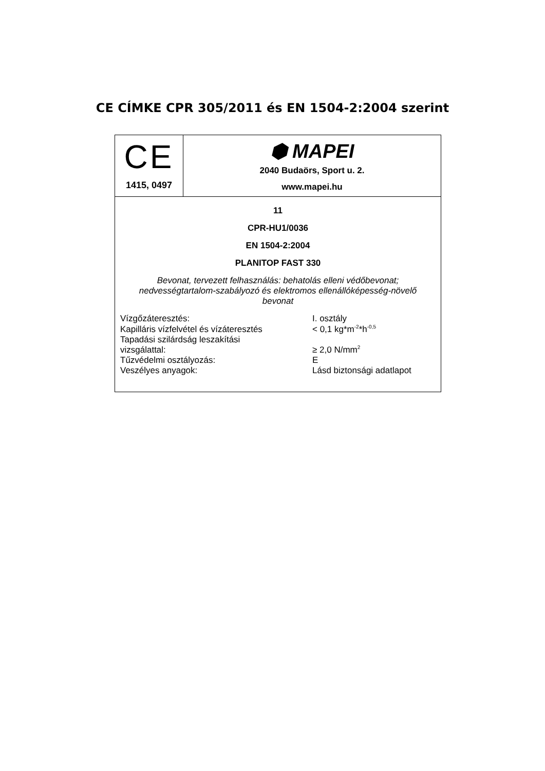CE CÍMKE CPR 305/2011 és EN 1504-2:2004 szerint
| CE 1415, 0497 | ⬢ MAPEI 2040 Budaörs, Sport u. 2. www.mapei.hu |
| 11 CPR-HU1/0036 EN 1504-2:2004 PLANITOP FAST 330 Bevonat, tervezett felhasználás: behatolás elleni védőbevonat; nedvességtartalom-szabályozó és elektromos ellenállóképesség-növelő bevonat / Vízgőzáteresztés: / I. osztály / / Kapilláris vízfelvétel és vízáteresztés / < 0,1 kg*m<sup>-2</sup>*h<sup>-0,5</sup> / / Tapadási szilárdság leszakítási vizsgálattal: / ≥ 2,0 N/mm<sup>2</sup> / / Tűzvédelmi osztályozás: / E / / Veszélyes anyagok: / Lásd biztonsági adatlapot / | |